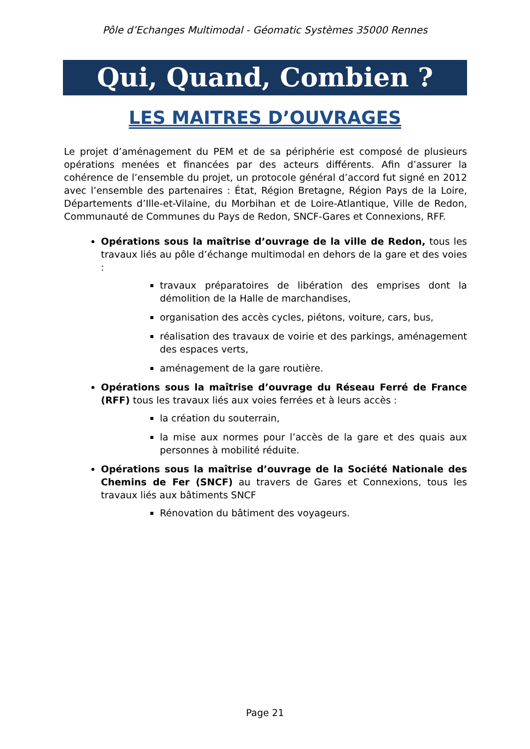Pôle d’Echanges Multimodal - Géomatic Systèmes 35000 Rennes
Qui, Quand, Combien ?
LES MAITRES D’OUVRAGES
Le projet d’aménagement du PEM et de sa périphérie est composé de plusieurs opérations menées et financées par des acteurs différents. Afin d’assurer la cohérence de l’ensemble du projet, un protocole général d’accord fut signé en 2012 avec l’ensemble des partenaires : État, Région Bretagne, Région Pays de la Loire, Départements d’Ille-et-Vilaine, du Morbihan et de Loire-Atlantique, Ville de Redon, Communauté de Communes du Pays de Redon, SNCF-Gares et Connexions, RFF.
Opérations sous la maîtrise d’ouvrage de la ville de Redon, tous les travaux liés au pôle d’échange multimodal en dehors de la gare et des voies :
travaux préparatoires de libération des emprises dont la démolition de la Halle de marchandises,
organisation des accès cycles, piétons, voiture, cars, bus,
réalisation des travaux de voirie et des parkings, aménagement des espaces verts,
aménagement de la gare routière.
Opérations sous la maîtrise d’ouvrage du Réseau Ferré de France (RFF) tous les travaux liés aux voies ferrées et à leurs accès :
la création du souterrain,
la mise aux normes pour l’accès de la gare et des quais aux personnes à mobilité réduite.
Opérations sous la maîtrise d’ouvrage de la Société Nationale des Chemins de Fer (SNCF) au travers de Gares et Connexions, tous les travaux liés aux bâtiments SNCF
Rénovation du bâtiment des voyageurs.
Page 21